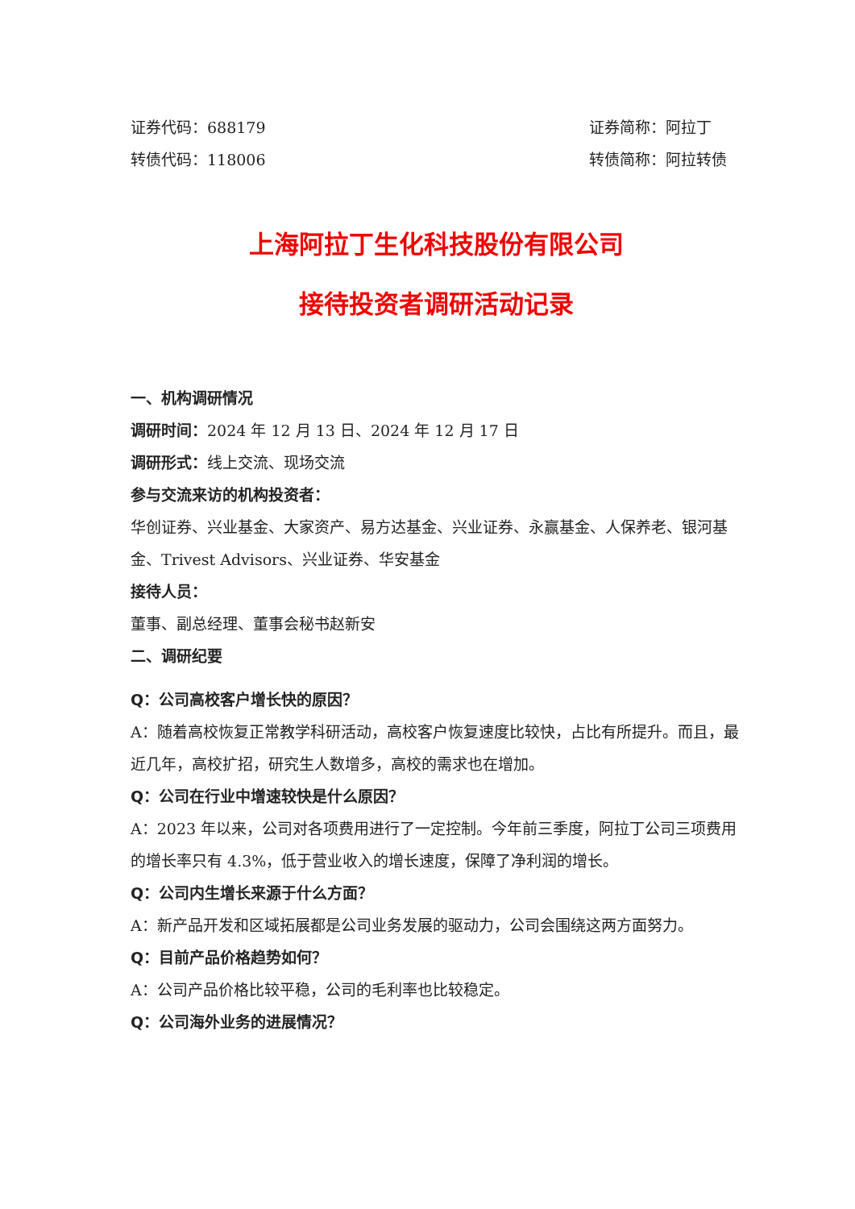证券代码：688179 证券简称：阿拉丁
转债代码：118006 转债简称：阿拉转债
上海阿拉丁生化科技股份有限公司
接待投资者调研活动记录
一、机构调研情况
调研时间：2024 年 12 月 13 日、2024 年 12 月 17 日
调研形式：线上交流、现场交流
参与交流来访的机构投资者：
华创证券、兴业基金、大家资产、易方达基金、兴业证券、永赢基金、人保养老、银河基金、Trivest Advisors、兴业证券、华安基金
接待人员：
董事、副总经理、董事会秘书赵新安
二、调研纪要
Q：公司高校客户增长快的原因？
A：随着高校恢复正常教学科研活动，高校客户恢复速度比较快，占比有所提升。而且，最近几年，高校扩招，研究生人数增多，高校的需求也在增加。
Q：公司在行业中增速较快是什么原因？
A：2023 年以来，公司对各项费用进行了一定控制。今年前三季度，阿拉丁公司三项费用的增长率只有 4.3%，低于营业收入的增长速度，保障了净利润的增长。
Q：公司内生增长来源于什么方面？
A：新产品开发和区域拓展都是公司业务发展的驱动力，公司会围绕这两方面努力。
Q：目前产品价格趋势如何？
A：公司产品价格比较平稳，公司的毛利率也比较稳定。
Q：公司海外业务的进展情况？